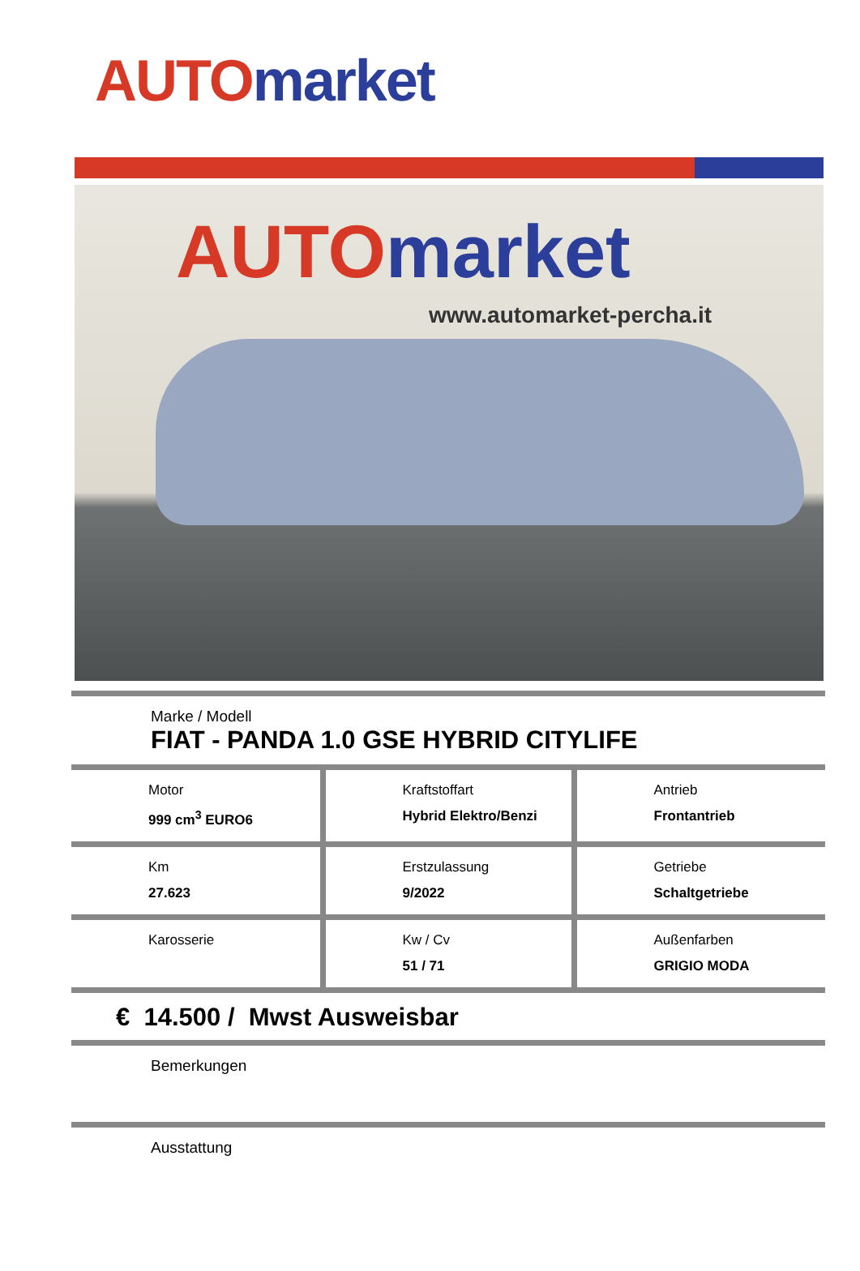AUTO market
AUTO market
www.automarket-percha.it
Marke / Modell
FIAT - PANDA 1.0 GSE HYBRID CITYLIFE
| Motor 999 cm<sup>3</sup> EURO6 | Kraftstoffart Hybrid Elektro/Benzi | Antrieb Frontantrieb |
| Km 27.623 | Erstzulassung 9/2022 | Getriebe Schaltgetriebe |
| Karosserie | Kw / Cv 51 / 71 | Außenfarben GRIGIO MODA |
€ 14.500 / Mwst Ausweisbar
Bemerkungen
Ausstattung